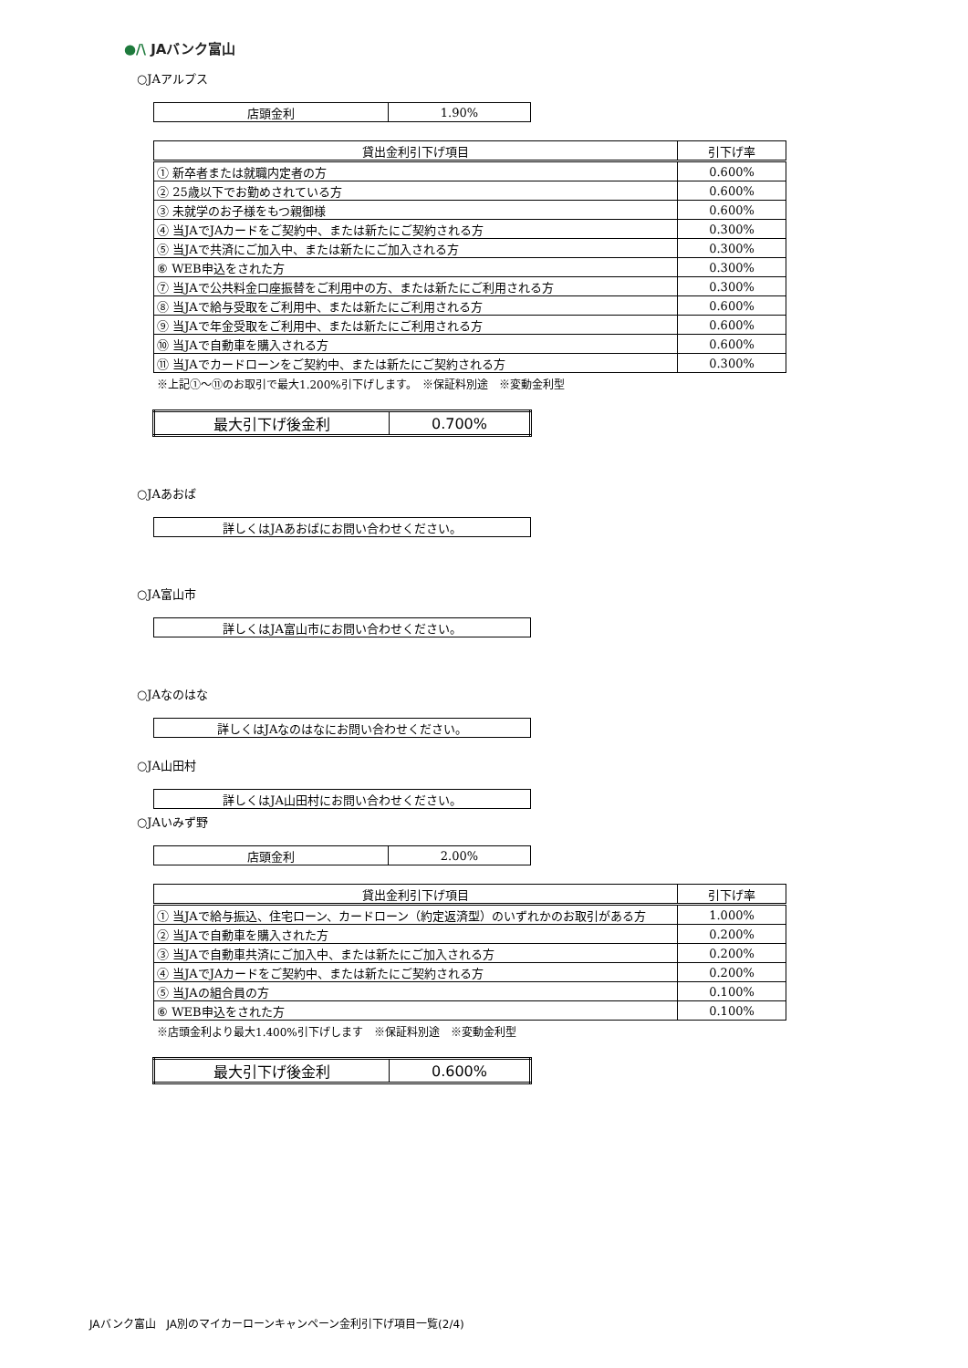●/\ JAバンク富山
○JAアルプス
| 店頭金利 | 1.90% |
| 貸出金利引下げ項目 | 引下げ率 |
| --- | --- |
| ① 新卒者または就職内定者の方 | 0.600% |
| ② 25歳以下でお勤めされている方 | 0.600% |
| ③ 未就学のお子様をもつ親御様 | 0.600% |
| ④ 当JAでJAカードをご契約中、または新たにご契約される方 | 0.300% |
| ⑤ 当JAで共済にご加入中、または新たにご加入される方 | 0.300% |
| ⑥ WEB申込をされた方 | 0.300% |
| ⑦ 当JAで公共料金口座振替をご利用中の方、または新たにご利用される方 | 0.300% |
| ⑧ 当JAで給与受取をご利用中、または新たにご利用される方 | 0.600% |
| ⑨ 当JAで年金受取をご利用中、または新たにご利用される方 | 0.600% |
| ⑩ 当JAで自動車を購入される方 | 0.600% |
| ⑪ 当JAでカードローンをご契約中、または新たにご契約される方 | 0.300% |
※上記①～⑪のお取引で最大1.200%引下げします。　※保証料別途　※変動金利型
| 最大引下げ後金利 | 0.700% |
○JAあおば
| 詳しくはJAあおばにお問い合わせください。 |
○JA富山市
| 詳しくはJA富山市にお問い合わせください。 |
○JAなのはな
| 詳しくはJAなのはなにお問い合わせください。 |
○JA山田村
| 詳しくはJA山田村にお問い合わせください。 |
○JAいみず野
| 店頭金利 | 2.00% |
| 貸出金利引下げ項目 | 引下げ率 |
| --- | --- |
| ① 当JAで給与振込、住宅ローン、カードローン（約定返済型）のいずれかのお取引がある方 | 1.000% |
| ② 当JAで自動車を購入された方 | 0.200% |
| ③ 当JAで自動車共済にご加入中、または新たにご加入される方 | 0.200% |
| ④ 当JAでJAカードをご契約中、または新たにご契約される方 | 0.200% |
| ⑤ 当JAの組合員の方 | 0.100% |
| ⑥ WEB申込をされた方 | 0.100% |
※店頭金利より最大1.400%引下げします　※保証料別途　※変動金利型
| 最大引下げ後金利 | 0.600% |
JAバンク富山　JA別のマイカーローンキャンペーン金利引下げ項目一覧(2/4)